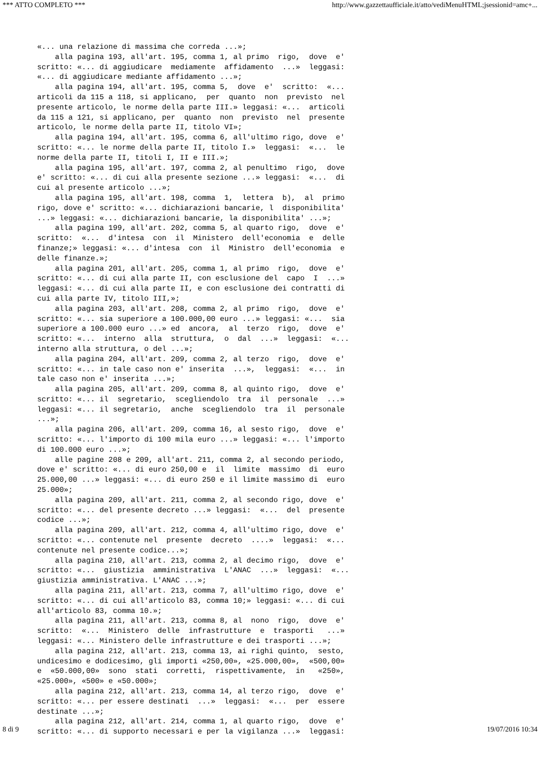*** ATTO COMPLETO *** http://www.gazzettaufficiale.it/atto/vediMenuHTML;jsessionid=amc+...
«... una relazione di massima che correda ...»; alla pagina 193, all'art. 195, comma 1, al primo rigo, dove e' scritto: «... di aggiudicare mediamente affidamento ...» leggasi: «... di aggiudicare mediante affidamento ...»; alla pagina 194, all'art. 195, comma 5, dove e' scritto: «... articoli da 115 a 118, si applicano, per quanto non previsto nel presente articolo, le norme della parte III.» leggasi: «... articoli da 115 a 121, si applicano, per quanto non previsto nel presente articolo, le norme della parte II, titolo VI»; alla pagina 194, all'art. 195, comma 6, all'ultimo rigo, dove e' scritto: «... le norme della parte II, titolo I.» leggasi: «... le norme della parte II, titoli I, II e III.»; alla pagina 195, all'art. 197, comma 2, al penultimo rigo, dove e' scritto: «... di cui alla presente sezione ...» leggasi: «... di cui al presente articolo ...»; alla pagina 195, all'art. 198, comma 1, lettera b), al primo rigo, dove e' scritto: «... dichiarazioni bancarie, l disponibilita' ...» leggasi: «... dichiarazioni bancarie, la disponibilita' ...»; alla pagina 199, all'art. 202, comma 5, al quarto rigo, dove e' scritto: «... d'intesa con il Ministero dell'economia e delle finanze;» leggasi: «... d'intesa con il Ministro dell'economia e delle finanze.»; alla pagina 201, all'art. 205, comma 1, al primo rigo, dove e' scritto: «... di cui alla parte II, con esclusione del capo I ...» leggasi: «... di cui alla parte II, e con esclusione dei contratti di cui alla parte IV, titolo III,»; alla pagina 203, all'art. 208, comma 2, al primo rigo, dove e' scritto: «... sia superiore a 100.000,00 euro ...» leggasi: «... sia superiore a 100.000 euro ...» ed ancora, al terzo rigo, dove e' scritto: «... interno alla struttura, o dal ...» leggasi: «... interno alla struttura, o del ...»; alla pagina 204, all'art. 209, comma 2, al terzo rigo, dove e' scritto: «... in tale caso non e' inserita ...», leggasi: «... in tale caso non e' inserita ...»; alla pagina 205, all'art. 209, comma 8, al quinto rigo, dove e' scritto: «... il segretario, scegliendolo tra il personale ...» leggasi: «... il segretario, anche scegliendolo tra il personale ...»; alla pagina 206, all'art. 209, comma 16, al sesto rigo, dove e' scritto: «... l'importo di 100 mila euro ...» leggasi: «... l'importo di 100.000 euro ...»; alle pagine 208 e 209, all'art. 211, comma 2, al secondo periodo, dove e' scritto: «... di euro 250,00 e il limite massimo di euro 25.000,00 ...» leggasi: «... di euro 250 e il limite massimo di euro 25.000»; alla pagina 209, all'art. 211, comma 2, al secondo rigo, dove e' scritto: «... del presente decreto ...» leggasi: «... del presente codice ...»; alla pagina 209, all'art. 212, comma 4, all'ultimo rigo, dove e' scritto: «... contenute nel presente decreto ....» leggasi: «... contenute nel presente codice...»; alla pagina 210, all'art. 213, comma 2, al decimo rigo, dove e' scritto: «... giustizia amministrativa L'ANAC ...» leggasi: «... giustizia amministrativa. L'ANAC ...»; alla pagina 211, all'art. 213, comma 7, all'ultimo rigo, dove e' scritto: «... di cui all'articolo 83, comma 10;» leggasi: «... di cui all'articolo 83, comma 10.»; alla pagina 211, all'art. 213, comma 8, al nono rigo, dove e' scritto: «... Ministero delle infrastrutture e trasporti ...» leggasi: «... Ministero delle infrastrutture e dei trasporti ...»; alla pagina 212, all'art. 213, comma 13, ai righi quinto, sesto, undicesimo e dodicesimo, gli importi «250,00», «25.000,00», «500,00» e «50.000,00» sono stati corretti, rispettivamente, in «250», «25.000», «500» e «50.000»; alla pagina 212, all'art. 213, comma 14, al terzo rigo, dove e' scritto: «... per essere destinati ...» leggasi: «... per essere destinate ...»; alla pagina 212, all'art. 214, comma 1, al quarto rigo, dove e' scritto: «... di supporto necessari e per la vigilanza ...» leggasi:
8 di 9 19/07/2016 10:34